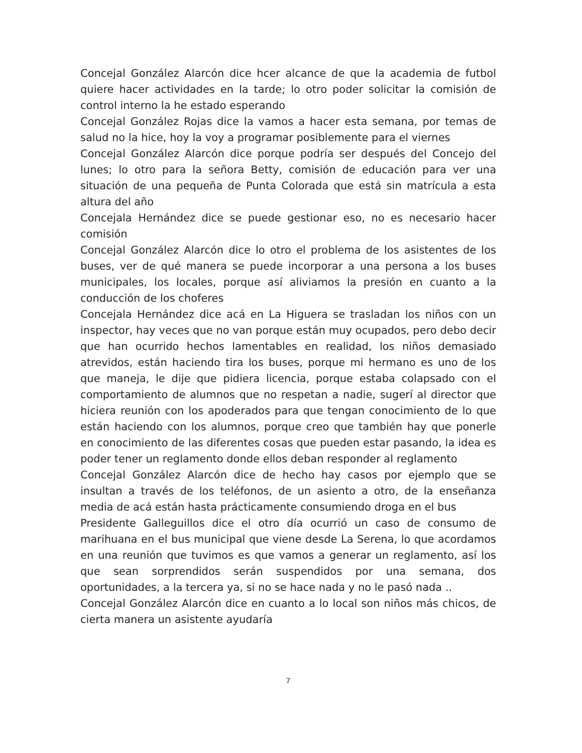Concejal González Alarcón dice hcer alcance de que la academia de futbol quiere hacer actividades en la tarde; lo otro poder solicitar la comisión de control interno la he estado esperando
Concejal González Rojas dice la vamos a hacer esta semana, por temas de salud no la hice, hoy la voy a programar posiblemente para el viernes
Concejal González Alarcón dice porque podría ser después del Concejo del lunes; lo otro para la señora Betty, comisión de educación para ver una situación de una pequeña de Punta Colorada que está sin matrícula a esta altura del año
Concejala Hernández dice se puede gestionar eso, no es necesario hacer comisión
Concejal González Alarcón dice lo otro el problema de los asistentes de los buses, ver de qué manera se puede incorporar a una persona a los buses municipales, los locales, porque así aliviamos la presión en cuanto a la conducción de los choferes
Concejala Hernández dice acá en La Higuera se trasladan los niños con un inspector, hay veces que no van porque están muy ocupados, pero debo decir que han ocurrido hechos lamentables en realidad, los niños demasiado atrevidos, están haciendo tira los buses, porque mi hermano es uno de los que maneja, le dije que pidiera licencia, porque estaba colapsado con el comportamiento de alumnos que no respetan a nadie, sugerí al director que hiciera reunión con los apoderados para que tengan conocimiento de lo que están haciendo con los alumnos, porque creo que también hay que ponerle en conocimiento de las diferentes cosas que pueden estar pasando, la idea es poder tener un reglamento donde ellos deban responder al reglamento
Concejal González Alarcón dice de hecho hay casos por ejemplo que se insultan a través de los teléfonos, de un asiento a otro, de la enseñanza media de acá están hasta prácticamente consumiendo droga en el bus
Presidente Galleguillos dice el otro día ocurrió un caso de consumo de marihuana en el bus municipal que viene desde La Serena, lo que acordamos en una reunión que tuvimos es que vamos a generar un reglamento, así los que sean sorprendidos serán suspendidos por una semana, dos oportunidades, a la tercera ya, si no se hace nada y no le pasó nada ..
Concejal González Alarcón dice en cuanto a lo local son niños más chicos, de cierta manera un asistente ayudaría
7